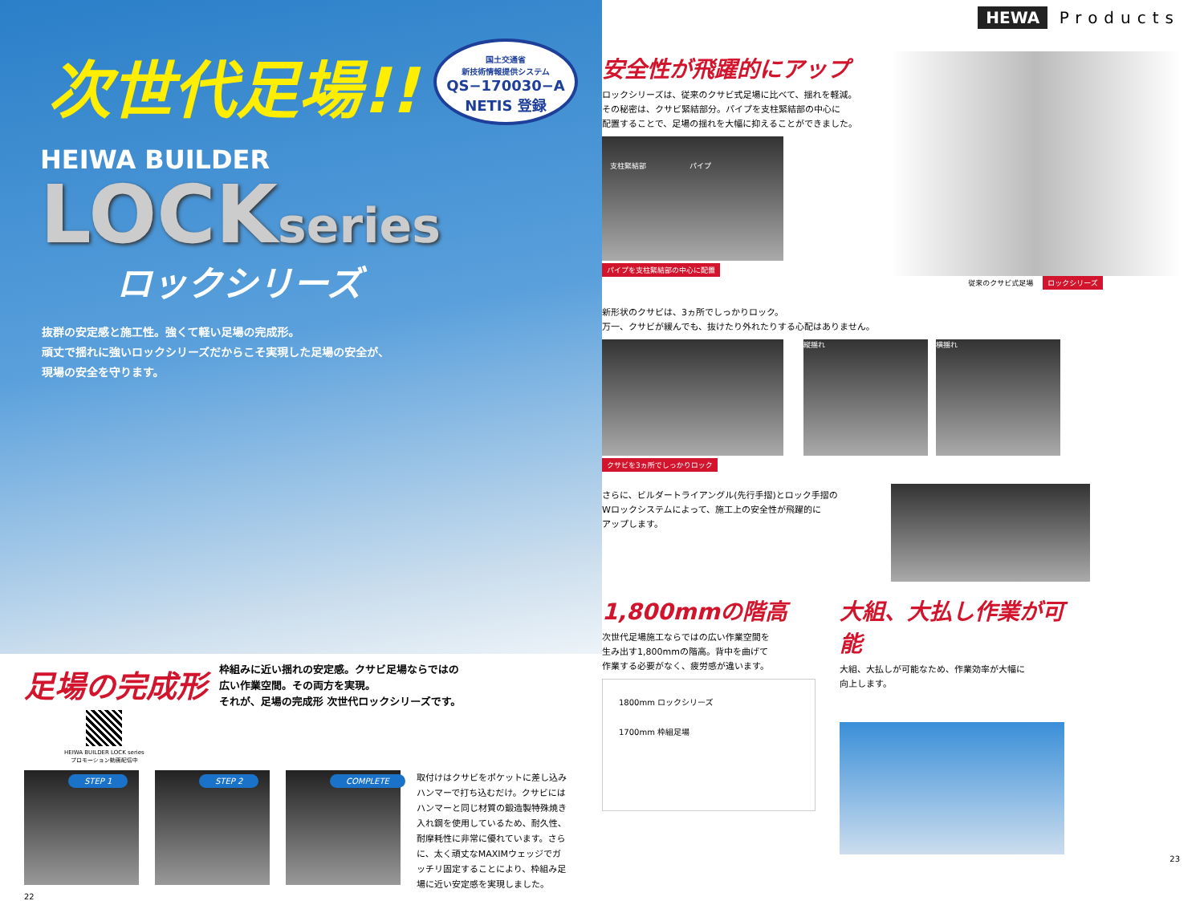次世代足場!!
国土交通省
新技術情報提供システム
QS−170030−A
NETIS 登録
HEIWA BUILDER
LOCKseries
ロックシリーズ
抜群の安定感と施工性。強くて軽い足場の完成形。
頑丈で揺れに強いロックシリーズだからこそ実現した足場の安全が、
現場の安全を守ります。
足場の完成形 枠組みに近い揺れの安定感。クサビ足場ならではの
広い作業空間。その両方を実現。
それが、足場の完成形 次世代ロックシリーズです。
HEIWA BUILDER LOCK series
プロモーション動画配信中
STEP 1 STEP 2 COMPLETE
取付けはクサビをポケットに差し込みハンマーで打ち込むだけ。クサビにはハンマーと同じ材質の鍛造製特殊焼き入れ鋼を使用しているため、耐久性、耐摩耗性に非常に優れています。さらに、太く頑丈なMAXIMウェッジでガッチリ固定することにより、枠組み足場に近い安定感を実現しました。
22
HEWA Products
安全性が飛躍的にアップ
ロックシリーズは、従来のクサビ式足場に比べて、揺れを軽減。
その秘密は、クサビ緊結部分。パイプを支柱緊結部の中心に
配置することで、足場の揺れを大幅に抑えることができました。
支柱緊結部　　　　　　パイプ
パイプを支柱緊結部の中心に配置
従来のクサビ式足場 　ロックシリーズ
新形状のクサビは、3ヵ所でしっかりロック。
万一、クサビが緩んでも、抜けたり外れたりする心配はありません。
縦揺れ 横揺れ
クサビを3ヵ所でしっかりロック
さらに、ビルダートライアングル(先行手摺)とロック手摺の
Wロックシステムによって、施工上の安全性が飛躍的に
アップします。
1,800mmの階高
次世代足場施工ならではの広い作業空間を
生み出す1,800mmの階高。背中を曲げて
作業する必要がなく、疲労感が違います。
1800mm ロックシリーズ
1700mm 枠組足場
大組、大払し作業が可能
大組、大払しが可能なため、作業効率が大幅に
向上します。
23